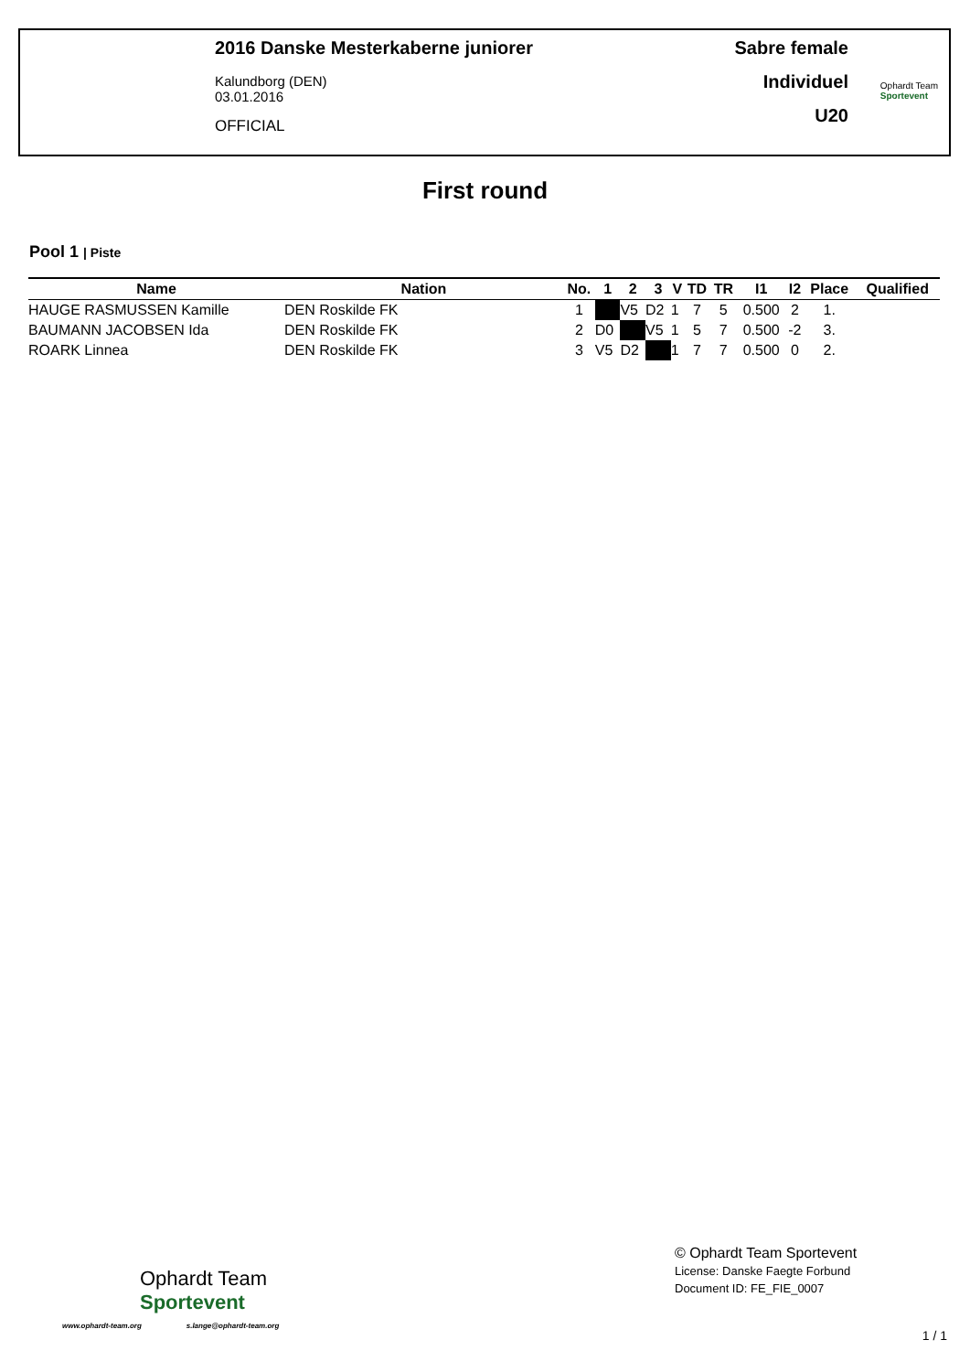2016 Danske Mesterkaberne juniorer
Kalundborg (DEN)
03.01.2016
OFFICIAL
Sabre female
Individuel
U20
Ophardt Team
Sportevent
First round
Pool 1 | Piste
| Name | Nation | No. | 1 | 2 | 3 | V | TD | TR | I1 | I2 | Place | Qualified |
| --- | --- | --- | --- | --- | --- | --- | --- | --- | --- | --- | --- | --- |
| HAUGE RASMUSSEN Kamille | DEN Roskilde FK | 1 | | V5 | D2 | 1 | 7 | 5 | 0.500 | 2 | 1. | |
| BAUMANN JACOBSEN Ida | DEN Roskilde FK | 2 | D0 | | V5 | 1 | 5 | 7 | 0.500 | -2 | 3. | |
| ROARK Linnea | DEN Roskilde FK | 3 | V5 | D2 | | 1 | 7 | 7 | 0.500 | 0 | 2. | |
Ophardt Team
Sportevent
www.ophardt-team.org s.lange@ophardt-team.org
© Ophardt Team Sportevent
License: Danske Faegte Forbund
Document ID: FE_FIE_0007
1 / 1